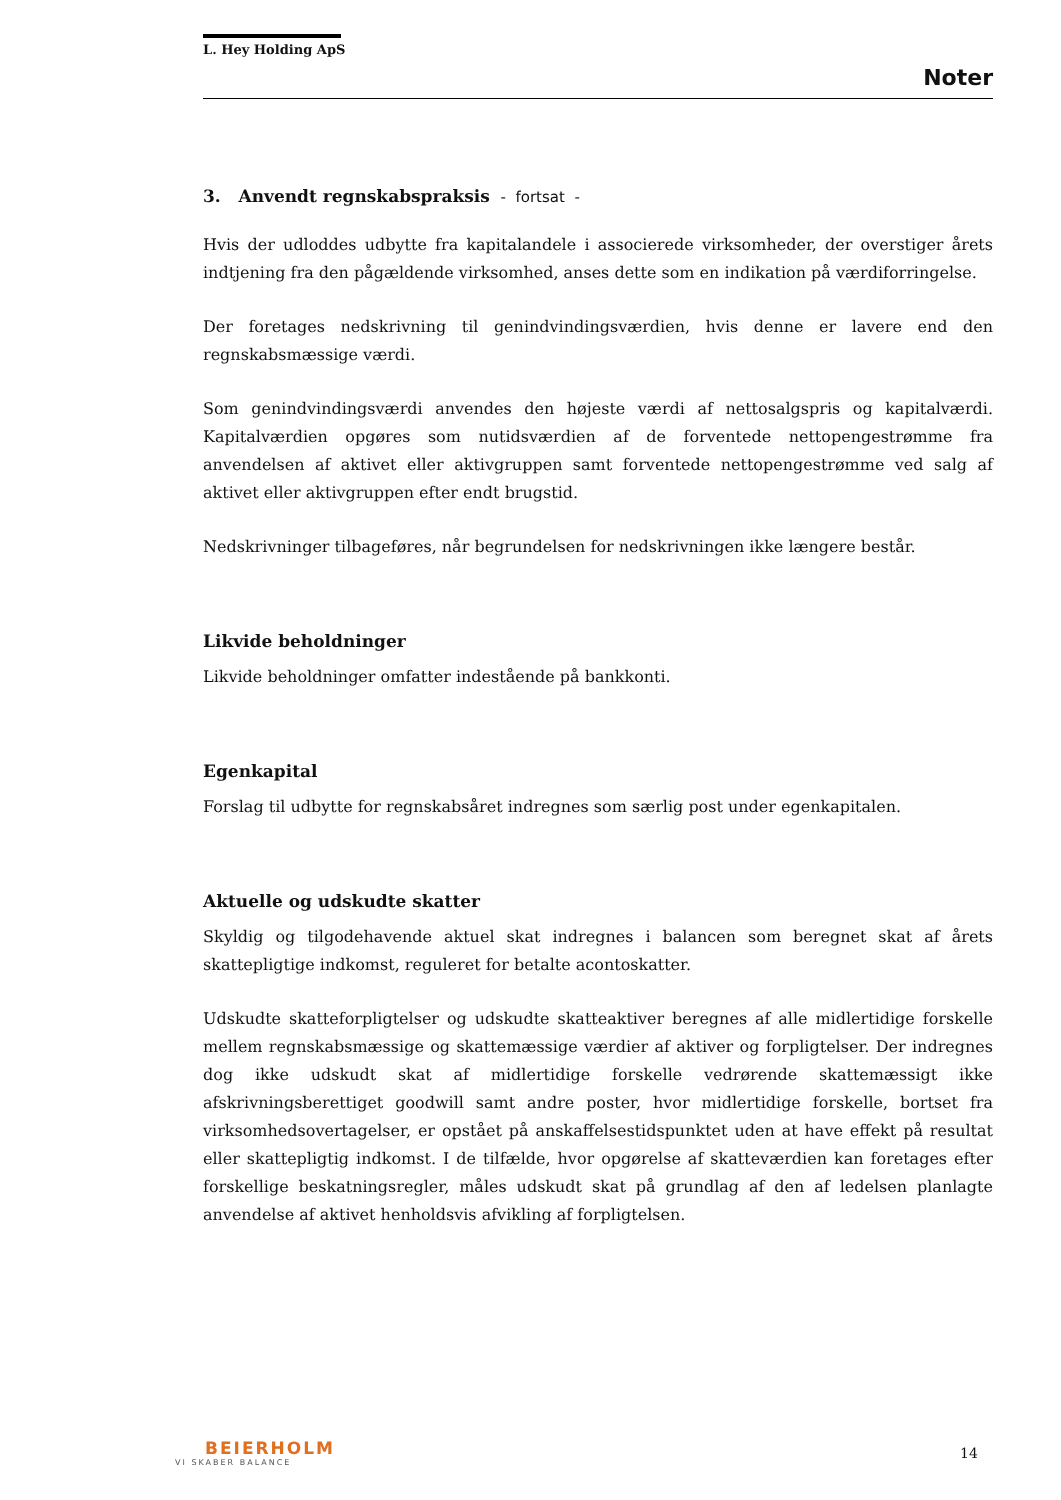L. Hey Holding ApS
Noter
3. Anvendt regnskabspraksis - fortsat -
Hvis der udloddes udbytte fra kapitalandele i associerede virksomheder, der overstiger årets indtjening fra den pågældende virksomhed, anses dette som en indikation på værdiforringelse.
Der foretages nedskrivning til genindvindingsværdien, hvis denne er lavere end den regnskabsmæssige værdi.
Som genindvindingsværdi anvendes den højeste værdi af nettosalgspris og kapitalværdi. Kapitalværdien opgøres som nutidsværdien af de forventede nettopengestrømme fra anvendelsen af aktivet eller aktivgruppen samt forventede nettopengestrømme ved salg af aktivet eller aktivgruppen efter endt brugstid.
Nedskrivninger tilbageføres, når begrundelsen for nedskrivningen ikke længere består.
Likvide beholdninger
Likvide beholdninger omfatter indestående på bankkonti.
Egenkapital
Forslag til udbytte for regnskabsåret indregnes som særlig post under egenkapitalen.
Aktuelle og udskudte skatter
Skyldig og tilgodehavende aktuel skat indregnes i balancen som beregnet skat af årets skattepligtige indkomst, reguleret for betalte acontoskatter.
Udskudte skatteforpligtelser og udskudte skatteaktiver beregnes af alle midlertidige forskelle mellem regnskabsmæssige og skattemæssige værdier af aktiver og forpligtelser. Der indregnes dog ikke udskudt skat af midlertidige forskelle vedrørende skattemæssigt ikke afskrivningsberettiget goodwill samt andre poster, hvor midlertidige forskelle, bortset fra virksomhedsovertagelser, er opstået på anskaffelsestidspunktet uden at have effekt på resultat eller skattepligtig indkomst. I de tilfælde, hvor opgørelse af skatteværdien kan foretages efter forskellige beskatningsregler, måles udskudt skat på grundlag af den af ledelsen planlagte anvendelse af aktivet henholdsvis afvikling af forpligtelsen.
BEIERHOLM
VI SKABER BALANCE
14